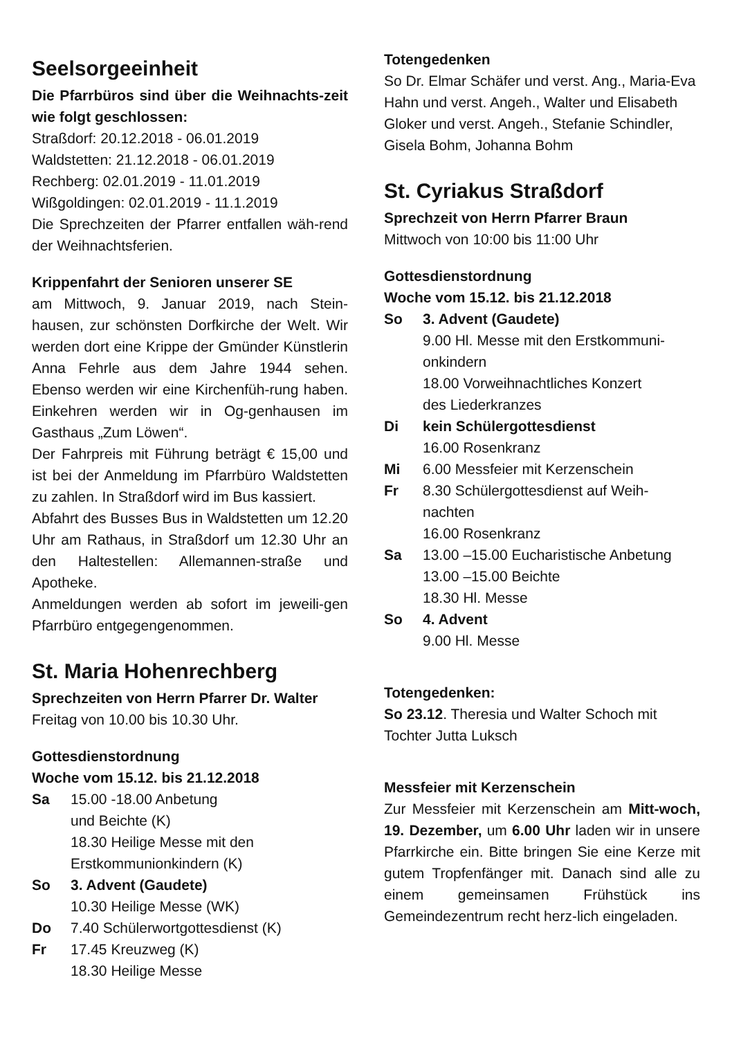Seelsorgeeinheit
Die Pfarrbüros sind über die Weihnachts-zeit wie folgt geschlossen:
Straßdorf: 20.12.2018 - 06.01.2019
Waldstetten: 21.12.2018 - 06.01.2019
Rechberg: 02.01.2019 - 11.01.2019
Wißgoldingen: 02.01.2019 - 11.1.2019
Die Sprechzeiten der Pfarrer entfallen wäh-rend der Weihnachtsferien.
Krippenfahrt der Senioren unserer SE
am Mittwoch, 9. Januar 2019, nach Stein-hausen, zur schönsten Dorfkirche der Welt. Wir werden dort eine Krippe der Gmünder Künstlerin Anna Fehrle aus dem Jahre 1944 sehen. Ebenso werden wir eine Kirchenfüh-rung haben. Einkehren werden wir in Og-genhausen im Gasthaus „Zum Löwen“.
Der Fahrpreis mit Führung beträgt € 15,00 und ist bei der Anmeldung im Pfarrbüro Waldstetten zu zahlen. In Straßdorf wird im Bus kassiert.
Abfahrt des Busses Bus in Waldstetten um 12.20 Uhr am Rathaus, in Straßdorf um 12.30 Uhr an den Haltestellen: Allemannen-straße und Apotheke.
Anmeldungen werden ab sofort im jeweili-gen Pfarrbüro entgegengenommen.
St. Maria Hohenrechberg
Sprechzeiten von Herrn Pfarrer Dr. Walter
Freitag von 10.00 bis 10.30 Uhr.
Gottesdienstordnung
Woche vom 15.12. bis 21.12.2018
Sa 15.00 -18.00 Anbetung
und Beichte (K)
18.30 Heilige Messe mit den
Erstkommunionkindern (K)
So 3. Advent (Gaudete)
10.30 Heilige Messe (WK)
Do 7.40 Schülerwortgottesdienst (K)
Fr 17.45 Kreuzweg (K)
18.30 Heilige Messe
Totengedenken
So Dr. Elmar Schäfer und verst. Ang., Maria-Eva Hahn und verst. Angeh., Walter und Elisabeth Gloker und verst. Angeh., Stefanie Schindler, Gisela Bohm, Johanna Bohm
St. Cyriakus Straßdorf
Sprechzeit von Herrn Pfarrer Braun
Mittwoch von 10:00 bis 11:00 Uhr
Gottesdienstordnung
Woche vom 15.12. bis 21.12.2018
So 3. Advent (Gaudete)
9.00 Hl. Messe mit den Erstkommuni-onkindern
18.00 Vorweihnachtliches Konzert
des Liederkranzes
Di kein Schülergottesdienst
16.00 Rosenkranz
Mi 6.00 Messfeier mit Kerzenschein
Fr 8.30 Schülergottesdienst auf Weih-nachten
16.00 Rosenkranz
Sa 13.00 –15.00 Eucharistische Anbetung
13.00 –15.00 Beichte
18.30 Hl. Messe
So 4. Advent
9.00 Hl. Messe
Totengedenken:
So 23.12. Theresia und Walter Schoch mit Tochter Jutta Luksch
Messfeier mit Kerzenschein
Zur Messfeier mit Kerzenschein am Mitt-woch, 19. Dezember, um 6.00 Uhr laden wir in unsere Pfarrkirche ein. Bitte bringen Sie eine Kerze mit gutem Tropfenfänger mit. Danach sind alle zu einem gemeinsamen Frühstück ins Gemeindezentrum recht herz-lich eingeladen.